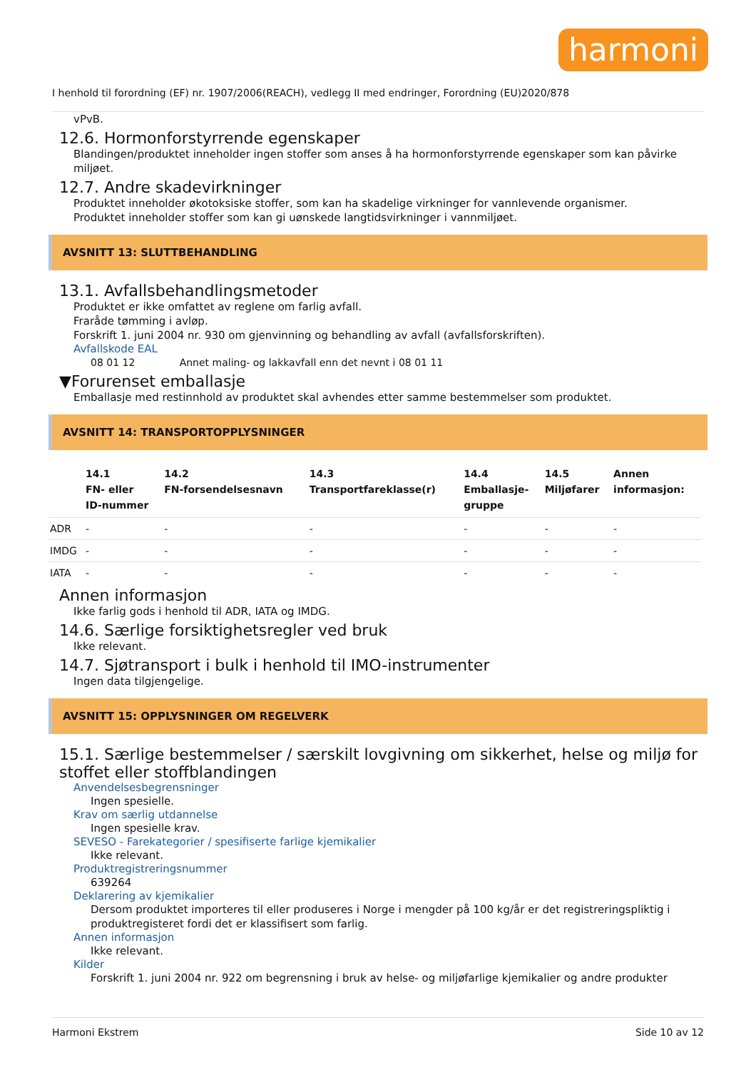harmoni
I henhold til forordning (EF) nr. 1907/2006(REACH), vedlegg II med endringer, Forordning (EU)2020/878
vPvB.
12.6. Hormonforstyrrende egenskaper
Blandingen/produktet inneholder ingen stoffer som anses å ha hormonforstyrrende egenskaper som kan påvirke miljøet.
12.7. Andre skadevirkninger
Produktet inneholder økotoksiske stoffer, som kan ha skadelige virkninger for vannlevende organismer.
Produktet inneholder stoffer som kan gi uønskede langtidsvirkninger i vannmiljøet.
AVSNITT 13: SLUTTBEHANDLING
13.1. Avfallsbehandlingsmetoder
Produktet er ikke omfattet av reglene om farlig avfall.
Fraråde tømming i avløp.
Forskrift 1. juni 2004 nr. 930 om gjenvinning og behandling av avfall (avfallsforskriften).
Avfallskode EAL
08 01 12 Annet maling- og lakkavfall enn det nevnt i 08 01 11
▼Forurenset emballasje
Emballasje med restinnhold av produktet skal avhendes etter samme bestemmelser som produktet.
AVSNITT 14: TRANSPORTOPPLYSNINGER
| | 14.1 FN- eller ID-nummer | 14.2 FN-forsendelsesnavn | 14.3 Transportfareklasse(r) | 14.4 Emballasje- gruppe | 14.5 Miljøfarer | Annen informasjon: |
| --- | --- | --- | --- | --- | --- | --- |
| ADR | - | - | - | - | - | - |
| IMDG | - | - | - | - | - | - |
| IATA | - | - | - | - | - | - |
Annen informasjon
Ikke farlig gods i henhold til ADR, IATA og IMDG.
14.6. Særlige forsiktighetsregler ved bruk
Ikke relevant.
14.7. Sjøtransport i bulk i henhold til IMO-instrumenter
Ingen data tilgjengelige.
AVSNITT 15: OPPLYSNINGER OM REGELVERK
15.1. Særlige bestemmelser / særskilt lovgivning om sikkerhet, helse og miljø for stoffet eller stoffblandingen
Anvendelsesbegrensninger
Ingen spesielle.
Krav om særlig utdannelse
Ingen spesielle krav.
SEVESO - Farekategorier / spesifiserte farlige kjemikalier
Ikke relevant.
Produktregistreringsnummer
639264
Deklarering av kjemikalier
Dersom produktet importeres til eller produseres i Norge i mengder på 100 kg/år er det registreringspliktig i produktregisteret fordi det er klassifisert som farlig.
Annen informasjon
Ikke relevant.
Kilder
Forskrift 1. juni 2004 nr. 922 om begrensning i bruk av helse- og miljøfarlige kjemikalier og andre produkter
Harmoni Ekstrem Side 10 av 12